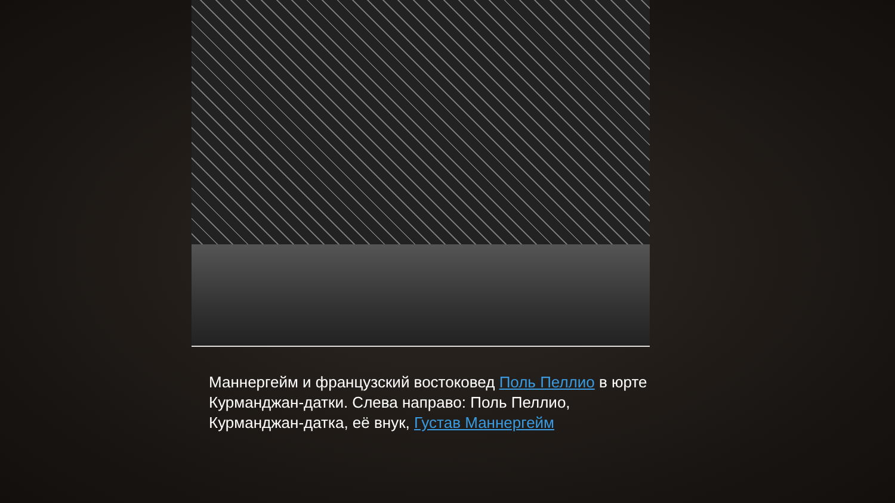Маннергейм и французский востоковед Поль Пеллио в юрте Курманджан-датки. Слева направо: Поль Пеллио, Курманджан-датка, её внук, Густав Маннергейм